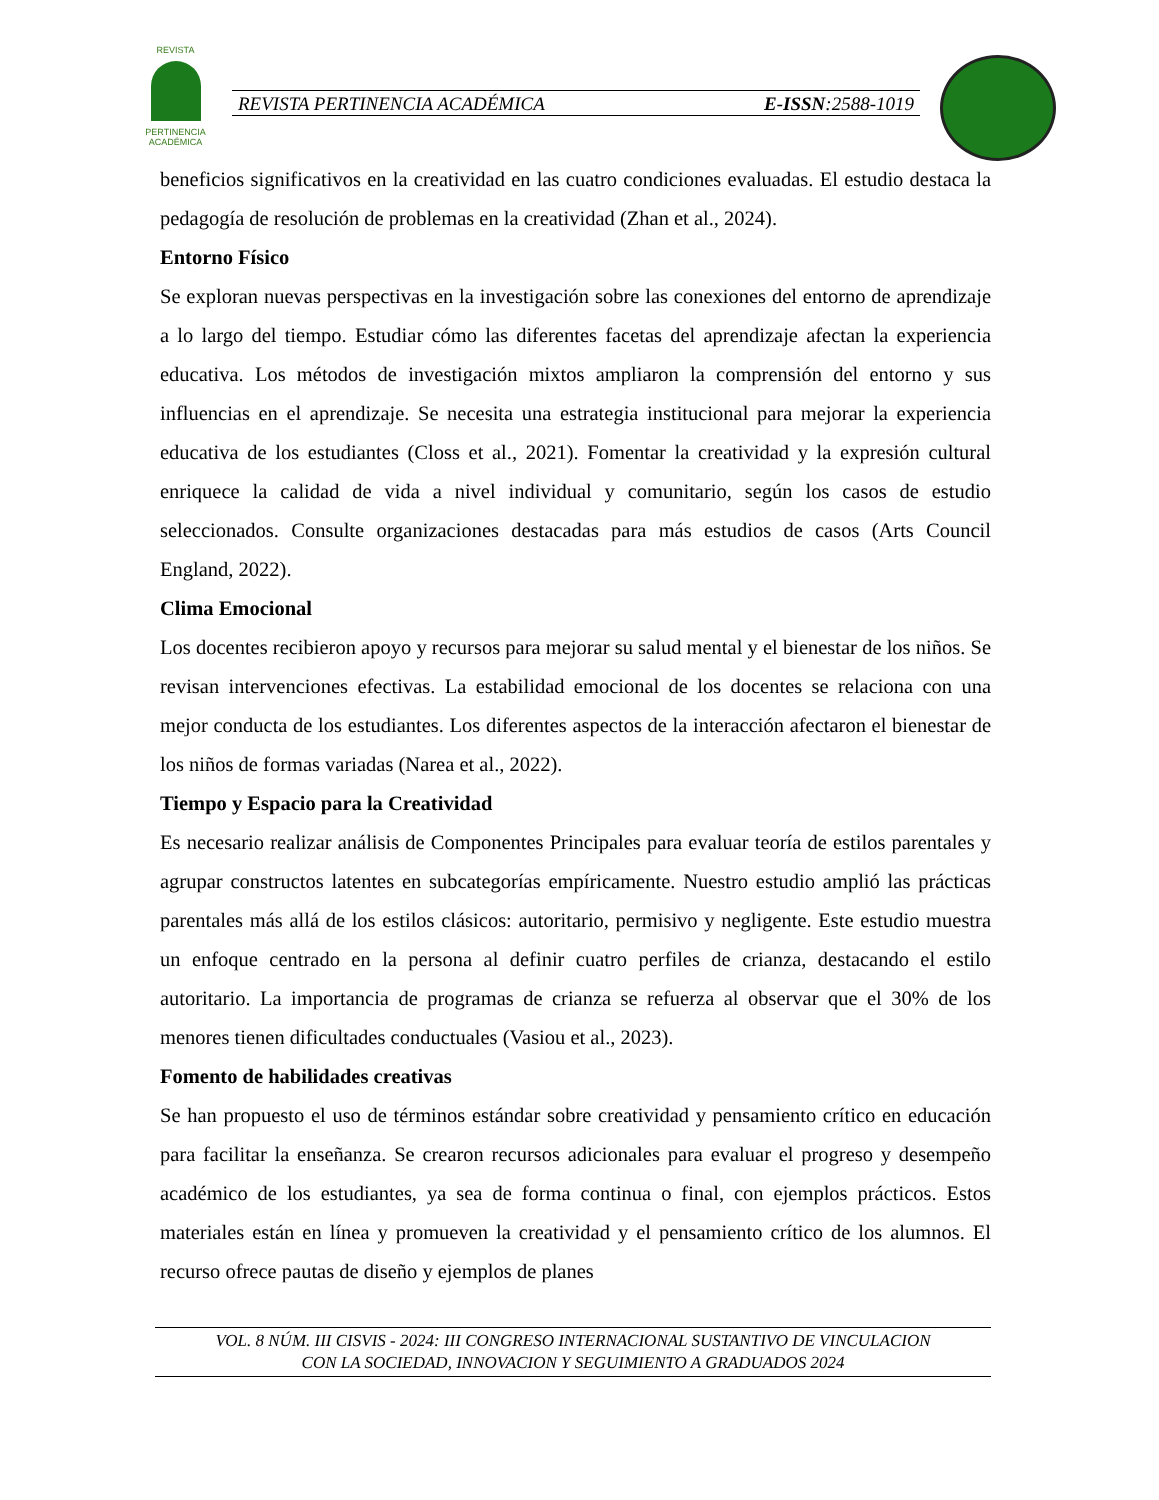REVISTA
PERTINENCIA ACADÉMICA
REVISTA PERTINENCIA ACADÉMICA E-ISSN:2588-1019
beneficios significativos en la creatividad en las cuatro condiciones evaluadas. El estudio destaca la pedagogía de resolución de problemas en la creatividad (Zhan et al., 2024).
Entorno Físico
Se exploran nuevas perspectivas en la investigación sobre las conexiones del entorno de aprendizaje a lo largo del tiempo. Estudiar cómo las diferentes facetas del aprendizaje afectan la experiencia educativa. Los métodos de investigación mixtos ampliaron la comprensión del entorno y sus influencias en el aprendizaje. Se necesita una estrategia institucional para mejorar la experiencia educativa de los estudiantes (Closs et al., 2021). Fomentar la creatividad y la expresión cultural enriquece la calidad de vida a nivel individual y comunitario, según los casos de estudio seleccionados. Consulte organizaciones destacadas para más estudios de casos (Arts Council England, 2022).
Clima Emocional
Los docentes recibieron apoyo y recursos para mejorar su salud mental y el bienestar de los niños. Se revisan intervenciones efectivas. La estabilidad emocional de los docentes se relaciona con una mejor conducta de los estudiantes. Los diferentes aspectos de la interacción afectaron el bienestar de los niños de formas variadas (Narea et al., 2022).
Tiempo y Espacio para la Creatividad
Es necesario realizar análisis de Componentes Principales para evaluar teoría de estilos parentales y agrupar constructos latentes en subcategorías empíricamente. Nuestro estudio amplió las prácticas parentales más allá de los estilos clásicos: autoritario, permisivo y negligente. Este estudio muestra un enfoque centrado en la persona al definir cuatro perfiles de crianza, destacando el estilo autoritario. La importancia de programas de crianza se refuerza al observar que el 30% de los menores tienen dificultades conductuales (Vasiou et al., 2023).
Fomento de habilidades creativas
Se han propuesto el uso de términos estándar sobre creatividad y pensamiento crítico en educación para facilitar la enseñanza. Se crearon recursos adicionales para evaluar el progreso y desempeño académico de los estudiantes, ya sea de forma continua o final, con ejemplos prácticos. Estos materiales están en línea y promueven la creatividad y el pensamiento crítico de los alumnos. El recurso ofrece pautas de diseño y ejemplos de planes
VOL. 8 NÚM. III CISVIS - 2024: III CONGRESO INTERNACIONAL SUSTANTIVO DE VINCULACION
CON LA SOCIEDAD, INNOVACION Y SEGUIMIENTO A GRADUADOS 2024